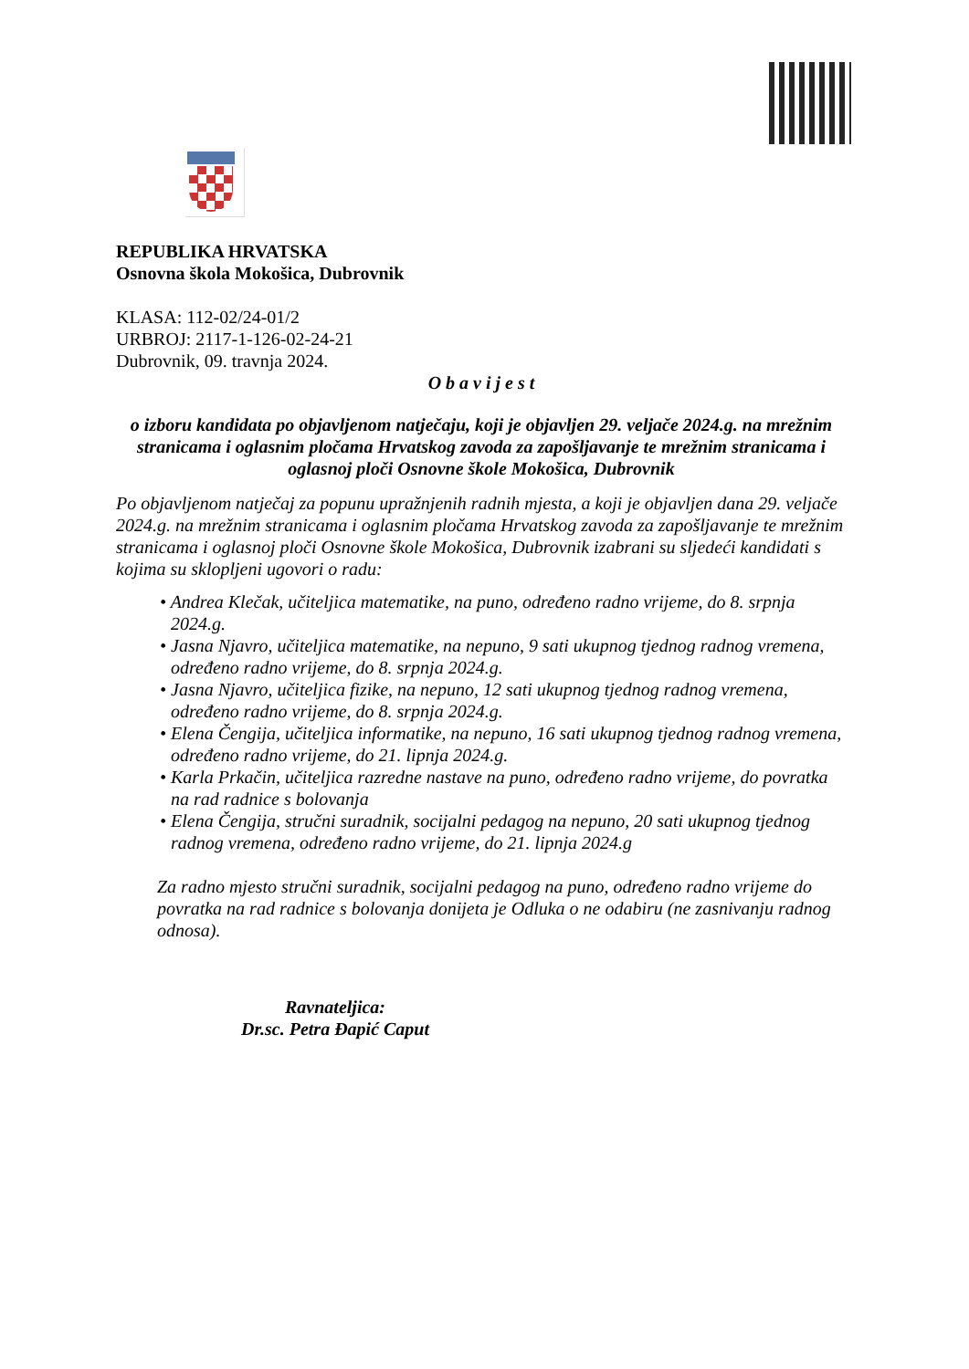REPUBLIKA HRVATSKA
Osnovna škola Mokošica, Dubrovnik
KLASA: 112-02/24-01/2
URBROJ: 2117-1-126-02-24-21
Dubrovnik, 09. travnja 2024.
O b a v i j e s t
o izboru kandidata po objavljenom natječaju, koji je objavljen 29. veljače 2024.g. na mrežnim stranicama i oglasnim pločama Hrvatskog zavoda za zapošljavanje te mrežnim stranicama i oglasnoj ploči Osnovne škole Mokošica, Dubrovnik
Po objavljenom natječaj za popunu upražnjenih radnih mjesta, a koji je objavljen dana 29. veljače 2024.g. na mrežnim stranicama i oglasnim pločama Hrvatskog zavoda za zapošljavanje te mrežnim stranicama i oglasnoj ploči Osnovne škole Mokošica, Dubrovnik izabrani su sljedeći kandidati s kojima su sklopljeni ugovori o radu:
• Andrea Klečak, učiteljica matematike, na puno, određeno radno vrijeme, do 8. srpnja 2024.g.
• Jasna Njavro, učiteljica matematike, na nepuno, 9 sati ukupnog tjednog radnog vremena, određeno radno vrijeme, do 8. srpnja 2024.g.
• Jasna Njavro, učiteljica fizike, na nepuno, 12 sati ukupnog tjednog radnog vremena, određeno radno vrijeme, do 8. srpnja 2024.g.
• Elena Čengija, učiteljica informatike, na nepuno, 16 sati ukupnog tjednog radnog vremena, određeno radno vrijeme, do 21. lipnja 2024.g.
• Karla Prkačin, učiteljica razredne nastave na puno, određeno radno vrijeme, do povratka na rad radnice s bolovanja
• Elena Čengija, stručni suradnik, socijalni pedagog na nepuno, 20 sati ukupnog tjednog radnog vremena, određeno radno vrijeme, do 21. lipnja 2024.g
Za radno mjesto stručni suradnik, socijalni pedagog na puno, određeno radno vrijeme do povratka na rad radnice s bolovanja donijeta je Odluka o ne odabiru (ne zasnivanju radnog odnosa).
Ravnateljica:
Dr.sc. Petra Đapić Caput